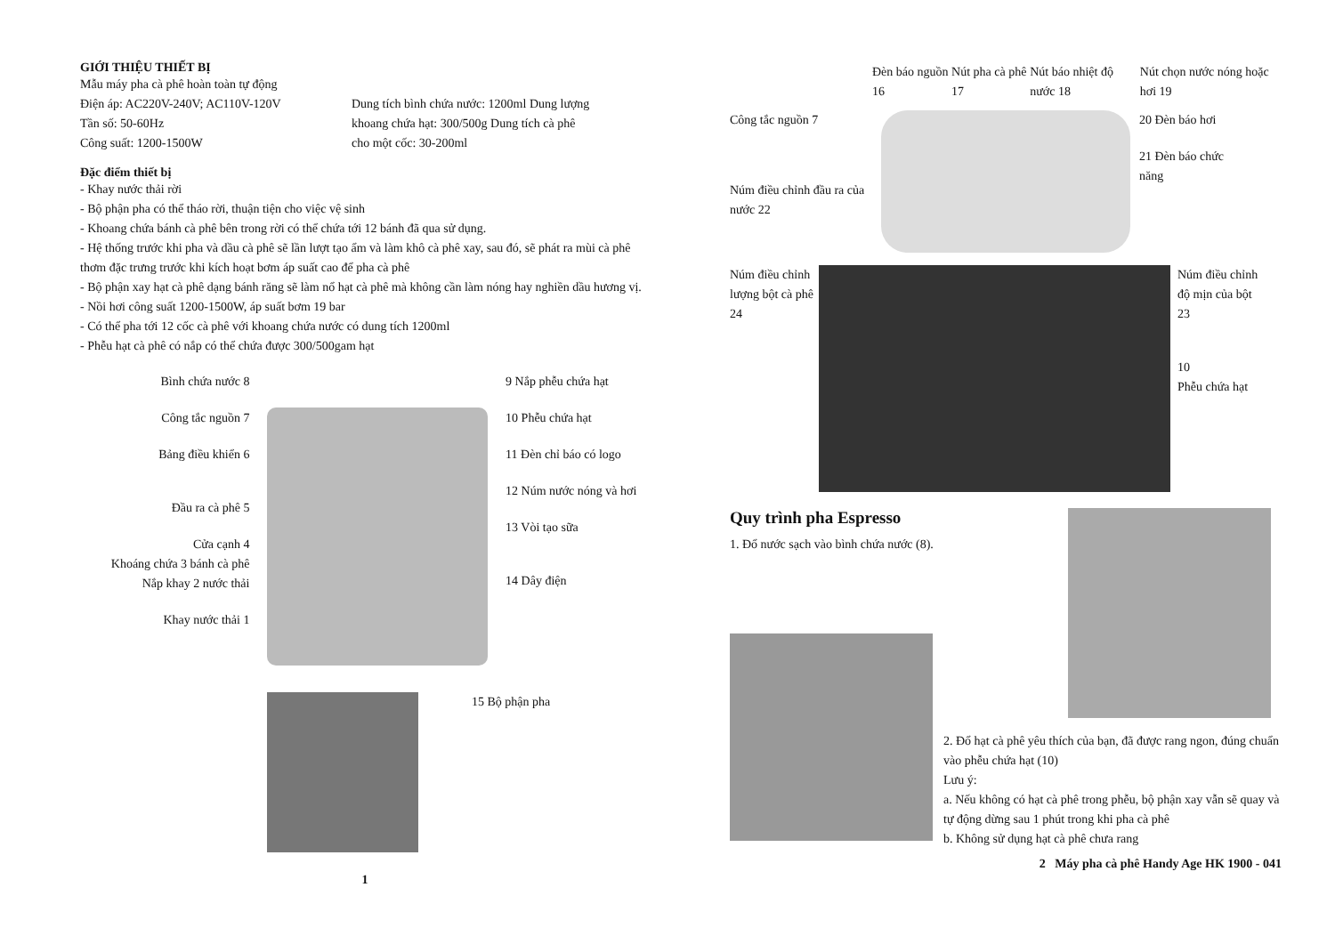GIỚI THIỆU THIẾT BỊ
Mẫu máy pha cà phê hoàn toàn tự động
Điện áp: AC220V-240V; AC110V-120V
Tần số: 50-60Hz
Công suất: 1200-1500W
Dung tích bình chứa nước: 1200ml Dung lượng khoang chứa hạt: 300/500g Dung tích cà phê cho một cốc: 30-200ml
Đặc điểm thiết bị
- Khay nước thải rời
- Bộ phận pha có thể tháo rời, thuận tiện cho việc vệ sinh
- Khoang chứa bánh cà phê bên trong rời có thể chứa tới 12 bánh đã qua sử dụng.
- Hệ thống trước khi pha và dầu cà phê sẽ lần lượt tạo ẩm và làm khô cà phê xay, sau đó, sẽ phát ra mùi cà phê thơm đặc trưng trước khi kích hoạt bơm áp suất cao để pha cà phê
- Bộ phận xay hạt cà phê dạng bánh răng sẽ làm nổ hạt cà phê mà không cần làm nóng hay nghiền dầu hương vị.
- Nồi hơi công suất 1200-1500W, áp suất bơm 19 bar
- Có thể pha tới 12 cốc cà phê với khoang chứa nước có dung tích 1200ml
- Phễu hạt cà phê có nắp có thể chứa được 300/500gam hạt
Bình chứa nước 8
Công tắc nguồn 7
Bảng điều khiển 6
Đầu ra cà phê 5
Cửa cạnh 4
Khoáng chứa 3 bánh cà phê
Nắp khay 2 nước thải
Khay nước thải 1
9 Nắp phễu chứa hạt
10 Phễu chứa hạt
11 Đèn chỉ báo có logo
12 Núm nước nóng và hơi
13 Vòi tạo sữa
14 Dây điện
15 Bộ phận pha
1
Đèn báo nguồn 16 Nút pha cà phê 17 Nút báo nhiệt độ nước 18 Nút chọn nước nóng hoặc hơi 19
Công tắc nguồn 7
Núm điều chỉnh đầu ra của nước 22
20 Đèn báo hơi
21 Đèn báo chức năng
Núm điều chỉnh lượng bột cà phê
24
Núm điều chỉnh độ mịn của bột
23
10
Phễu chứa hạt
Quy trình pha Espresso
1. Đổ nước sạch vào bình chứa nước (8).
2. Đổ hạt cà phê yêu thích của bạn, đã được rang ngon, đúng chuẩn vào phễu chứa hạt (10)
Lưu ý:
a. Nếu không có hạt cà phê trong phễu, bộ phận xay vẫn sẽ quay và tự động dừng sau 1 phút trong khi pha cà phê
b. Không sử dụng hạt cà phê chưa rang
2 Máy pha cà phê Handy Age HK 1900 - 041